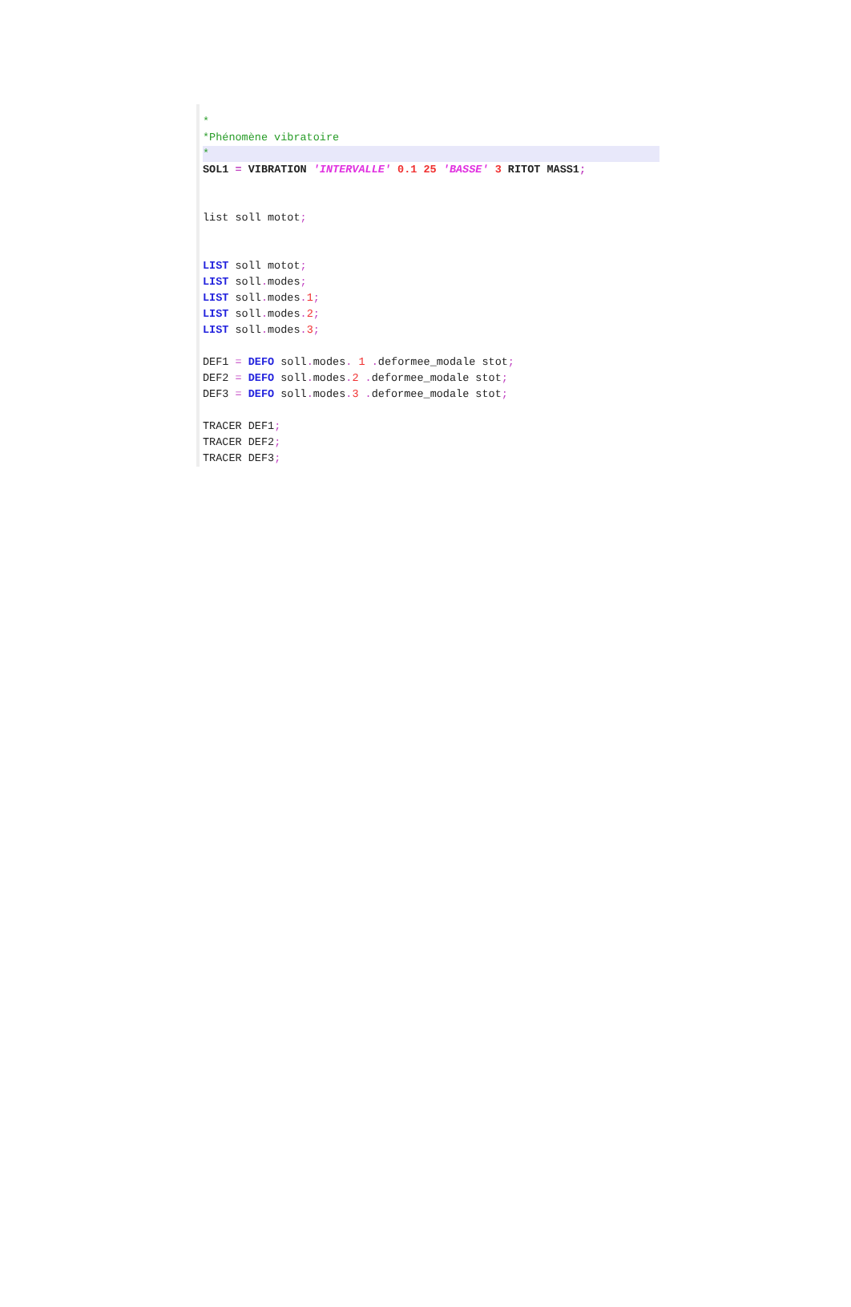*
*Phénomène vibratoire
*
SOL1 = VIBRATION 'INTERVALLE' 0.1 25 'BASSE' 3 RITOT MASS1;
list soll motot;
LIST soll motot;
LIST soll. modes;
LIST soll. modes. 1;
LIST soll. modes. 2;
LIST soll. modes. 3;
DEF1 = DEFO soll. modes. 1 . deformee_modale stot;
DEF2 = DEFO soll. modes. 2 . deformee_modale stot;
DEF3 = DEFO soll. modes. 3 . deformee_modale stot;
TRACER DEF1;
TRACER DEF2;
TRACER DEF3;